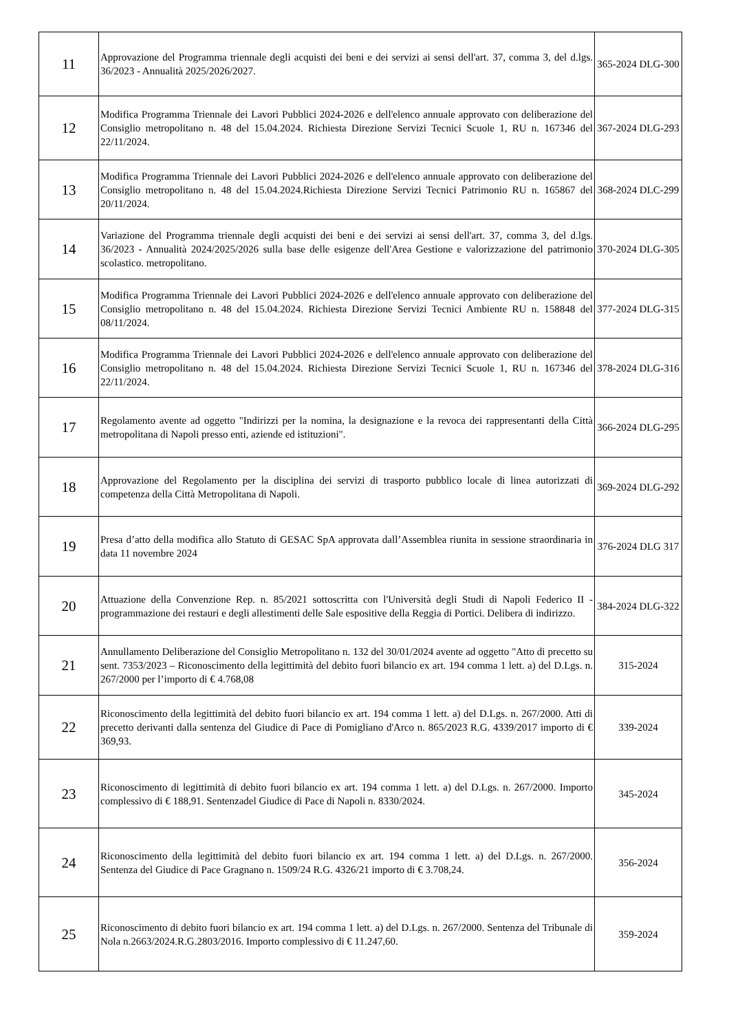| 11 | Approvazione del Programma triennale degli acquisti dei beni e dei servizi ai sensi dell'art. 37, comma 3, del d.lgs. 36/2023 - Annualità 2025/2026/2027. | 365-2024 DLG-300 |
| 12 | Modifica Programma Triennale dei Lavori Pubblici 2024-2026 e dell'elenco annuale approvato con deliberazione del Consiglio metropolitano n. 48 del 15.04.2024. Richiesta Direzione Servizi Tecnici Scuole 1, RU n. 167346 del 22/11/2024. | 367-2024 DLG-293 |
| 13 | Modifica Programma Triennale dei Lavori Pubblici 2024-2026 e dell'elenco annuale approvato con deliberazione del Consiglio metropolitano n. 48 del 15.04.2024.Richiesta Direzione Servizi Tecnici Patrimonio RU n. 165867 del 20/11/2024. | 368-2024 DLC-299 |
| 14 | Variazione del Programma triennale degli acquisti dei beni e dei servizi ai sensi dell'art. 37, comma 3, del d.lgs. 36/2023 - Annualità 2024/2025/2026 sulla base delle esigenze dell'Area Gestione e valorizzazione del patrimonio scolastico. metropolitano. | 370-2024 DLG-305 |
| 15 | Modifica Programma Triennale dei Lavori Pubblici 2024-2026 e dell'elenco annuale approvato con deliberazione del Consiglio metropolitano n. 48 del 15.04.2024. Richiesta Direzione Servizi Tecnici Ambiente RU n. 158848 del 08/11/2024. | 377-2024 DLG-315 |
| 16 | Modifica Programma Triennale dei Lavori Pubblici 2024-2026 e dell'elenco annuale approvato con deliberazione del Consiglio metropolitano n. 48 del 15.04.2024. Richiesta Direzione Servizi Tecnici Scuole 1, RU n. 167346 del 22/11/2024. | 378-2024 DLG-316 |
| 17 | Regolamento avente ad oggetto "Indirizzi per la nomina, la designazione e la revoca dei rappresentanti della Città metropolitana di Napoli presso enti, aziende ed istituzioni". | 366-2024 DLG-295 |
| 18 | Approvazione del Regolamento per la disciplina dei servizi di trasporto pubblico locale di linea autorizzati di competenza della Città Metropolitana di Napoli. | 369-2024 DLG-292 |
| 19 | Presa d’atto della modifica allo Statuto di GESAC SpA approvata dall’Assemblea riunita in sessione straordinaria in data 11 novembre 2024 | 376-2024 DLG 317 |
| 20 | Attuazione della Convenzione Rep. n. 85/2021 sottoscritta con l'Università degli Studi di Napoli Federico II - programmazione dei restauri e degli allestimenti delle Sale espositive della Reggia di Portici. Delibera di indirizzo. | 384-2024 DLG-322 |
| 21 | Annullamento Deliberazione del Consiglio Metropolitano n. 132 del 30/01/2024 avente ad oggetto "Atto di precetto su sent. 7353/2023 – Riconoscimento della legittimità del debito fuori bilancio ex art. 194 comma 1 lett. a) del D.Lgs. n. 267/2000 per l’importo di € 4.768,08 | 315-2024 |
| 22 | Riconoscimento della legittimità del debito fuori bilancio ex art. 194 comma 1 lett. a) del D.Lgs. n. 267/2000. Atti di precetto derivanti dalla sentenza del Giudice di Pace di Pomigliano d'Arco n. 865/2023 R.G. 4339/2017 importo di € 369,93. | 339-2024 |
| 23 | Riconoscimento di legittimità di debito fuori bilancio ex art. 194 comma 1 lett. a) del D.Lgs. n. 267/2000. Importo complessivo di € 188,91. Sentenzadel Giudice di Pace di Napoli n. 8330/2024. | 345-2024 |
| 24 | Riconoscimento della legittimità del debito fuori bilancio ex art. 194 comma 1 lett. a) del D.Lgs. n. 267/2000. Sentenza del Giudice di Pace Gragnano n. 1509/24 R.G. 4326/21 importo di € 3.708,24. | 356-2024 |
| 25 | Riconoscimento di debito fuori bilancio ex art. 194 comma 1 lett. a) del D.Lgs. n. 267/2000. Sentenza del Tribunale di Nola n.2663/2024.R.G.2803/2016. Importo complessivo di € 11.247,60. | 359-2024 |